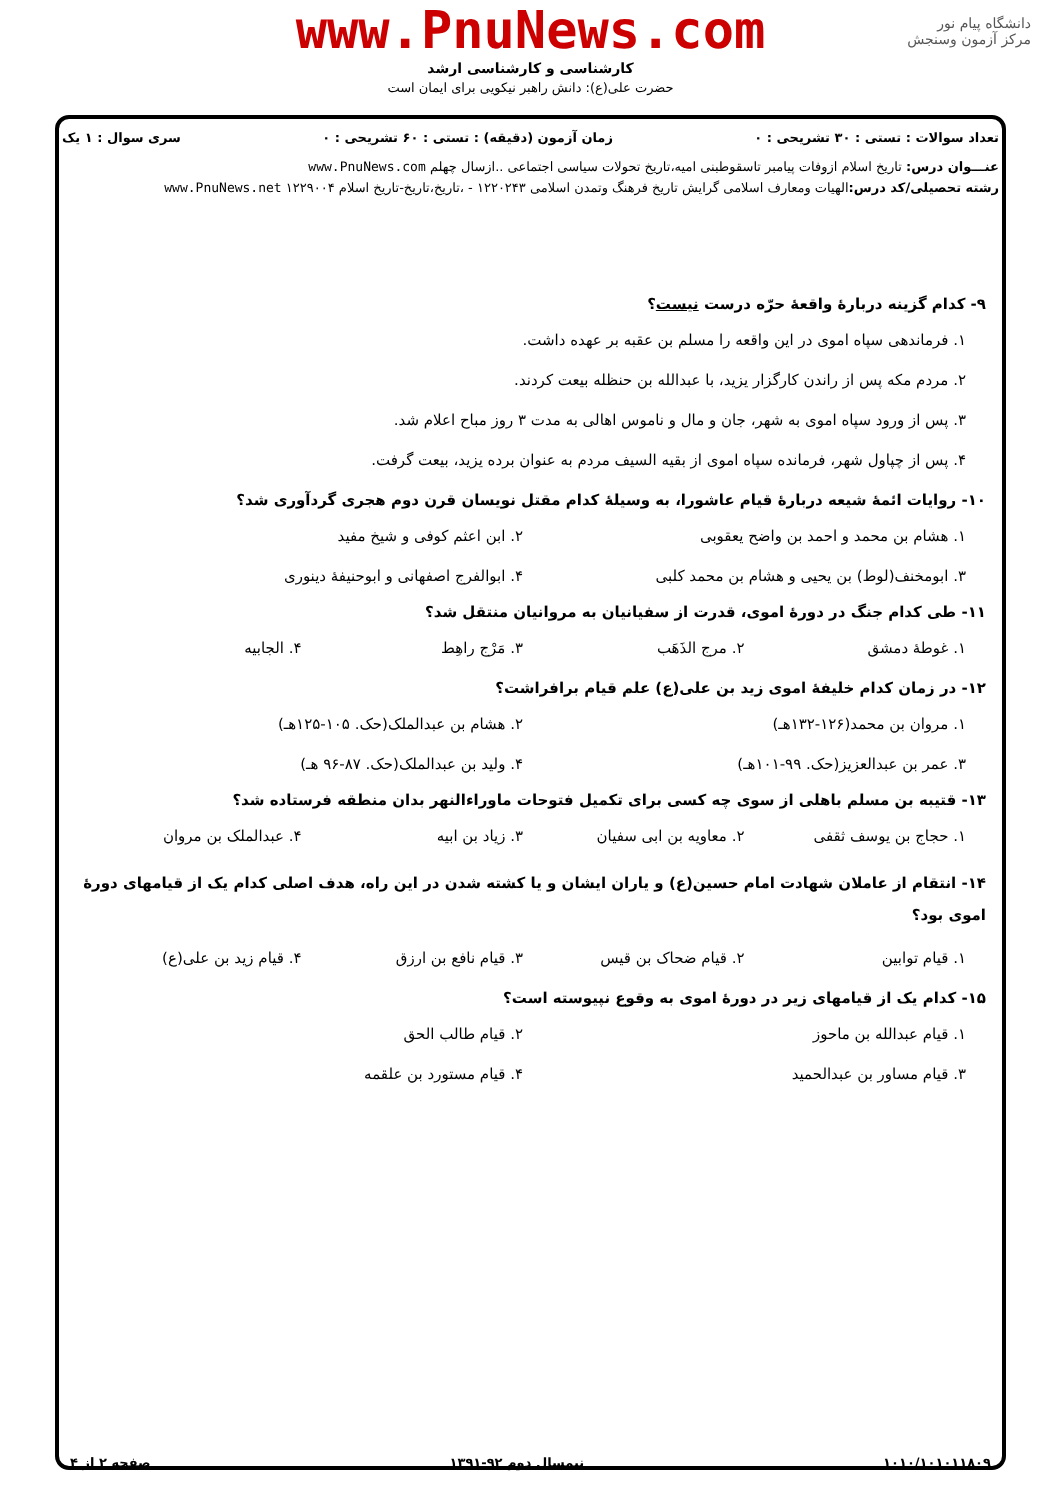www.PnuNews.com
کارشناسی و کارشناسی ارشد
حضرت علی(ع): دانش راهبر نیکویی برای ایمان است
دانشگاه پیام نور
مرکز آزمون وسنجش
تعداد سوالات : تستی : ۳۰ تشریحی : ۰ زمان آزمون (دقیقه) : تستی : ۶۰ تشریحی : ۰ سری سوال : ۱ یک
عنـــوان درس: تاریخ اسلام ازوفات پیامبر تاسقوطبنی امیه،تاریخ تحولات سیاسی اجتماعی ..ازسال چهلم www.PnuNews.com
رشته تحصیلی/کد درس: الهیات ومعارف اسلامی گرایش تاریخ فرهنگ وتمدن اسلامی ۱۲۲۰۲۴۳ - ،تاریخ،تاریخ-تاریخ اسلام ۱۲۲۹۰۰۴ www.PnuNews.net
۹- کدام گزینه دربارهٔ واقعهٔ حرّه درست نیست؟
۱. فرماندهی سپاه اموی در این واقعه را مسلم بن عقبه بر عهده داشت.
۲. مردم مکه پس از راندن کارگزار یزید، با عبدالله بن حنظله بیعت کردند.
۳. پس از ورود سپاه اموی به شهر، جان و مال و ناموس اهالی به مدت ۳ روز مباح اعلام شد.
۴. پس از چپاول شهر، فرمانده سپاه اموی از بقیه السیف مردم به عنوان برده یزید، بیعت گرفت.
۱۰- روایات ائمهٔ شیعه دربارهٔ قیام عاشورا، به وسیلهٔ کدام مقتل نویسان قرن دوم هجری گردآوری شد؟
۱. هشام بن محمد و احمد بن واضح یعقوبی ۲. ابن اعثم کوفی و شیخ مفید ۳. ابومخنف(لوط) بن یحیی و هشام بن محمد کلبی ۴. ابوالفرج اصفهانی و ابوحنیفهٔ دینوری
۱۱- طی کدام جنگ در دورهٔ اموی، قدرت از سفیانیان به مروانیان منتقل شد؟
۱. غوطهٔ دمشق ۲. مرج الذَهَب ۳. مَرْج راهِط ۴. الجابیه
۱۲- در زمان کدام خلیفهٔ اموی زید بن علی(ع) علم قیام برافراشت؟
۱. مروان بن محمد(۱۲۶-۱۳۲هـ) ۲. هشام بن عبدالملک(حک. ۱۰۵-۱۲۵هـ) ۳. عمر بن عبدالعزیز(حک. ۹۹-۱۰۱هـ) ۴. ولید بن عبدالملک(حک. ۸۷-۹۶ هـ)
۱۳- قتیبه بن مسلم باهلی از سوی چه کسی برای تکمیل فتوحات ماوراءالنهر بدان منطقه فرستاده شد؟
۱. حجاج بن یوسف ثقفی ۲. معاویه بن ابی سفیان ۳. زیاد بن ابیه ۴. عبدالملک بن مروان
۱۴- انتقام از عاملان شهادت امام حسین(ع) و یاران ایشان و یا کشته شدن در این راه، هدف اصلی کدام یک از قیامهای دورهٔ اموی بود؟
۱. قیام توابین ۲. قیام ضحاک بن قیس ۳. قیام نافع بن ارزق ۴. قیام زید بن علی(ع)
۱۵- کدام یک از قیامهای زیر در دورهٔ اموی به وقوع نپیوسته است؟
۱. قیام عبدالله بن ماحوز ۲. قیام طالب الحق ۳. قیام مساور بن عبدالحمید ۴. قیام مستورد بن علقمه
۱۰۱۰/۱۰۱۰۱۱۸۰۹ نیمسال دوم ۹۲-۱۳۹۱ صفحه ۲ از ۴